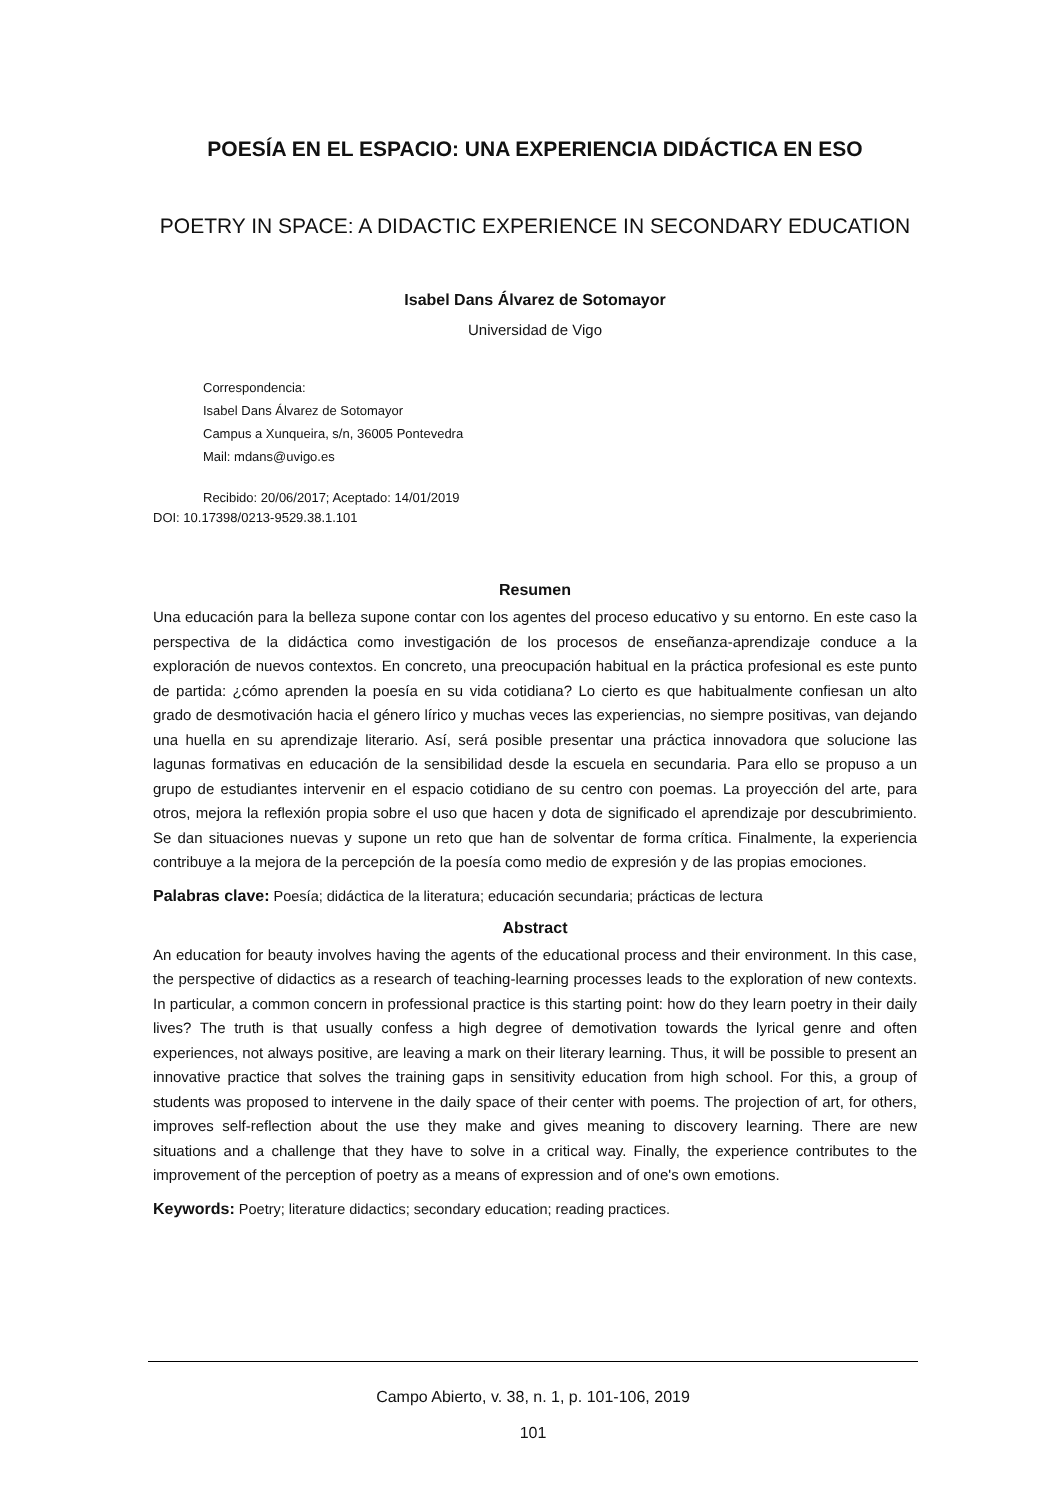POESÍA EN EL ESPACIO: UNA EXPERIENCIA DIDÁCTICA EN ESO
POETRY IN SPACE: A DIDACTIC EXPERIENCE IN SECONDARY EDUCATION
Isabel Dans Álvarez de Sotomayor
Universidad de Vigo
Correspondencia:
Isabel Dans Álvarez de Sotomayor
Campus a Xunqueira, s/n, 36005 Pontevedra
Mail: mdans@uvigo.es
Recibido: 20/06/2017; Aceptado: 14/01/2019
DOI: 10.17398/0213-9529.38.1.101
Resumen
Una educación para la belleza supone contar con los agentes del proceso educativo y su entorno. En este caso la perspectiva de la didáctica como investigación de los procesos de enseñanza-aprendizaje conduce a la exploración de nuevos contextos. En concreto, una preocupación habitual en la práctica profesional es este punto de partida: ¿cómo aprenden la poesía en su vida cotidiana? Lo cierto es que habitualmente confiesan un alto grado de desmotivación hacia el género lírico y muchas veces las experiencias, no siempre positivas, van dejando una huella en su aprendizaje literario. Así, será posible presentar una práctica innovadora que solucione las lagunas formativas en educación de la sensibilidad desde la escuela en secundaria. Para ello se propuso a un grupo de estudiantes intervenir en el espacio cotidiano de su centro con poemas. La proyección del arte, para otros, mejora la reflexión propia sobre el uso que hacen y dota de significado el aprendizaje por descubrimiento. Se dan situaciones nuevas y supone un reto que han de solventar de forma crítica. Finalmente, la experiencia contribuye a la mejora de la percepción de la poesía como medio de expresión y de las propias emociones.
Palabras clave: Poesía; didáctica de la literatura; educación secundaria; prácticas de lectura
Abstract
An education for beauty involves having the agents of the educational process and their environment. In this case, the perspective of didactics as a research of teaching-learning processes leads to the exploration of new contexts. In particular, a common concern in professional practice is this starting point: how do they learn poetry in their daily lives? The truth is that usually confess a high degree of demotivation towards the lyrical genre and often experiences, not always positive, are leaving a mark on their literary learning. Thus, it will be possible to present an innovative practice that solves the training gaps in sensitivity education from high school. For this, a group of students was proposed to intervene in the daily space of their center with poems. The projection of art, for others, improves self-reflection about the use they make and gives meaning to discovery learning. There are new situations and a challenge that they have to solve in a critical way. Finally, the experience contributes to the improvement of the perception of poetry as a means of expression and of one's own emotions.
Keywords: Poetry; literature didactics; secondary education; reading practices.
Campo Abierto, v. 38, n. 1, p. 101-106, 2019
101